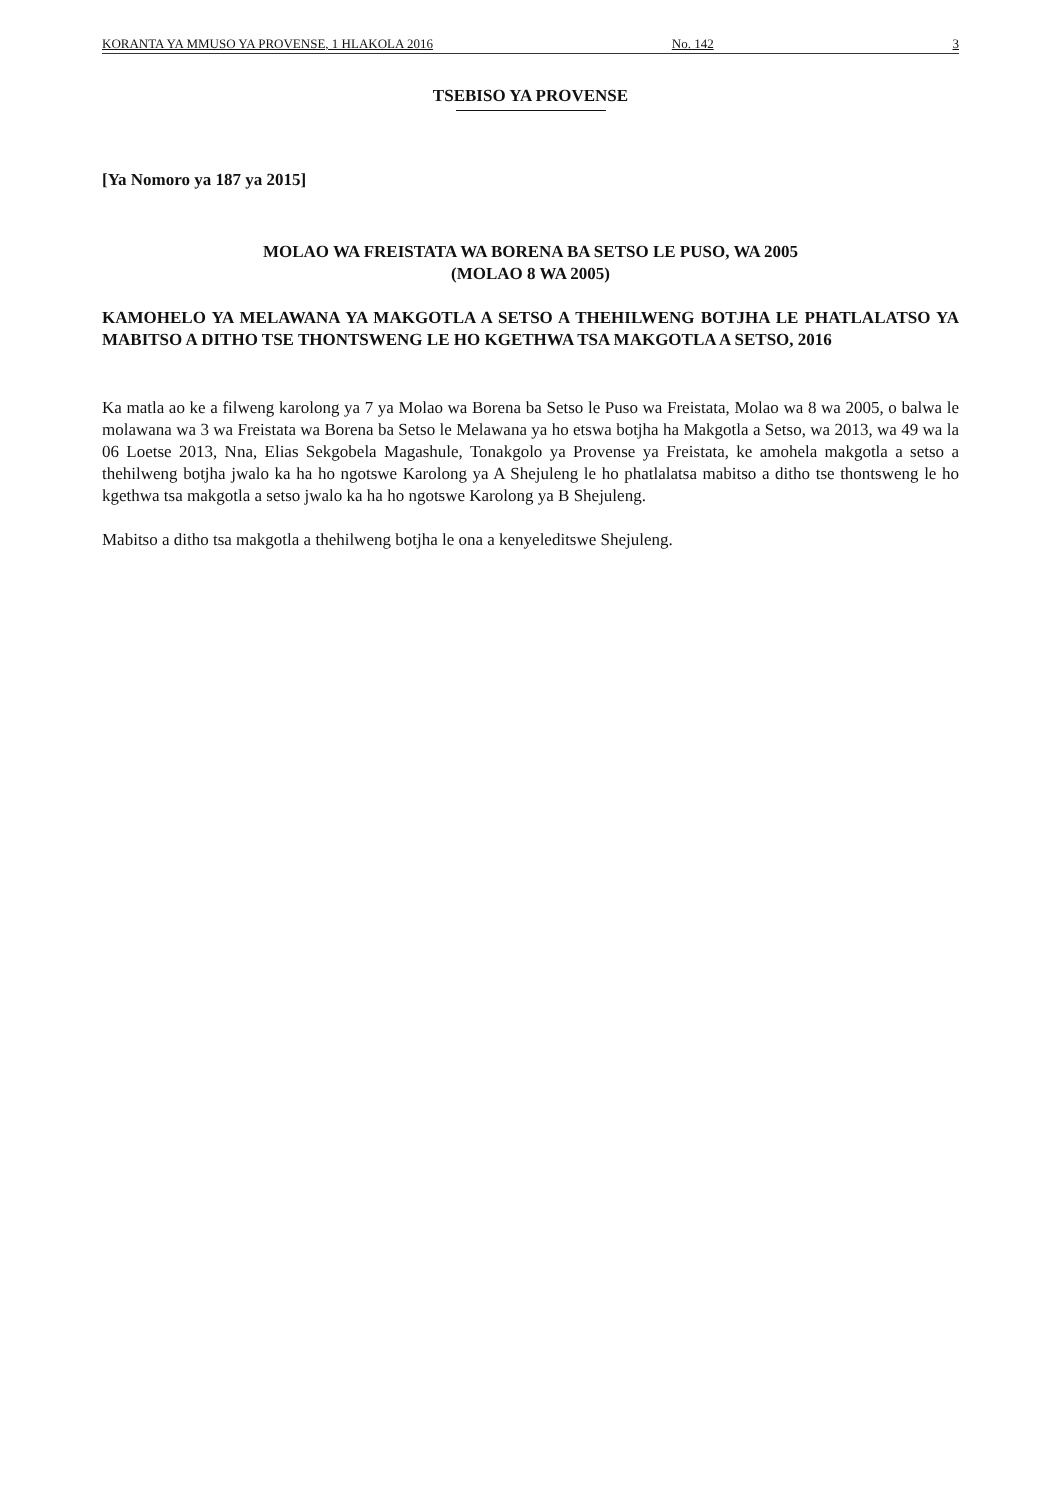KORANTA YA MMUSO YA PROVENSE, 1 HLAKOLA 2016 No. 142 3
TSEBISO YA PROVENSE
[Ya Nomoro ya 187 ya 2015]
MOLAO WA FREISTATA WA BORENA BA SETSO LE PUSO, WA 2005
(MOLAO 8 WA 2005)
KAMOHELO YA MELAWANA YA MAKGOTLA A SETSO A THEHILWENG BOTJHA LE PHATLALATSO YA MABITSO A DITHO TSE THONTSWENG LE HO KGETHWA TSA MAKGOTLA A SETSO, 2016
Ka matla ao ke a filweng karolong ya 7 ya Molao wa Borena ba Setso le Puso wa Freistata, Molao wa 8 wa 2005, o balwa le molawana wa 3 wa Freistata wa Borena ba Setso le Melawana ya ho etswa botjha ha Makgotla a Setso, wa 2013, wa 49 wa la 06 Loetse 2013, Nna, Elias Sekgobela Magashule, Tonakgolo ya Provense ya Freistata, ke amohela makgotla a setso a thehilweng botjha jwalo ka ha ho ngotswe Karolong ya A Shejuleng le ho phatlalatsa mabitso a ditho tse thontsweng le ho kgethwa tsa makgotla a setso jwalo ka ha ho ngotswe Karolong ya B Shejuleng.
Mabitso a ditho tsa makgotla a thehilweng botjha le ona a kenyeleditswe Shejuleng.